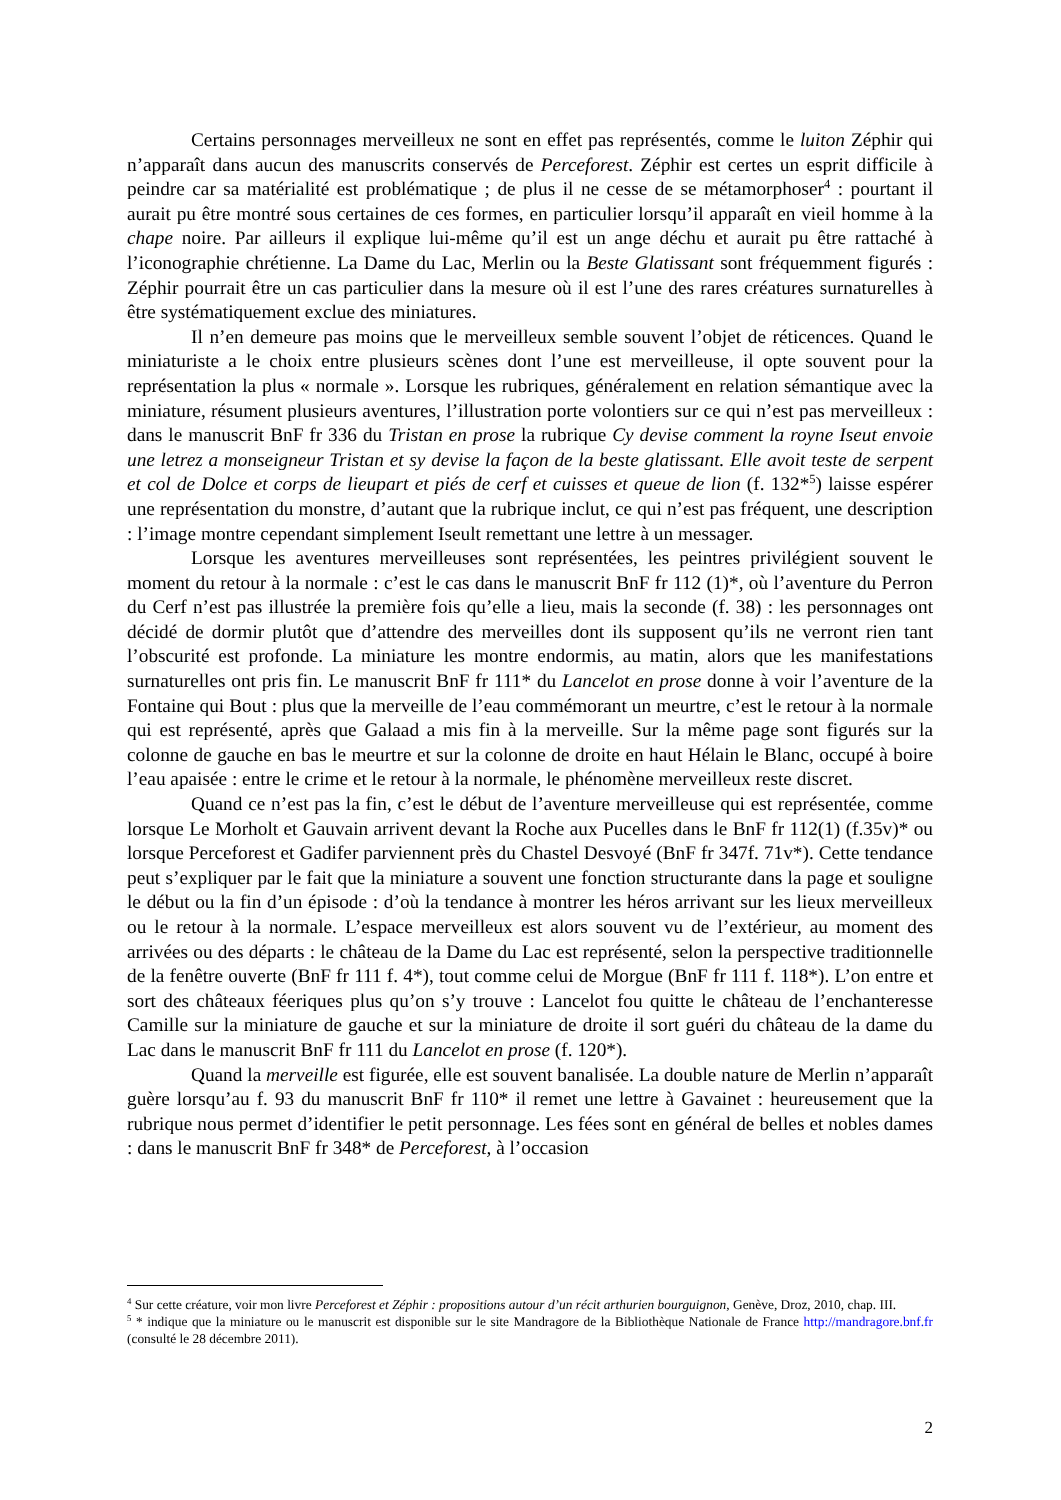Certains personnages merveilleux ne sont en effet pas représentés, comme le luiton Zéphir qui n’apparaît dans aucun des manuscrits conservés de Perceforest. Zéphir est certes un esprit difficile à peindre car sa matérialité est problématique ; de plus il ne cesse de se métamorphoser<sup>4</sup> : pourtant il aurait pu être montré sous certaines de ces formes, en particulier lorsqu’il apparaît en vieil homme à la chape noire. Par ailleurs il explique lui-même qu’il est un ange déchu et aurait pu être rattaché à l’iconographie chrétienne. La Dame du Lac, Merlin ou la Beste Glatissant sont fréquemment figurés : Zéphir pourrait être un cas particulier dans la mesure où il est l’une des rares créatures surnaturelles à être systématiquement exclue des miniatures.
Il n’en demeure pas moins que le merveilleux semble souvent l’objet de réticences. Quand le miniaturiste a le choix entre plusieurs scènes dont l’une est merveilleuse, il opte souvent pour la représentation la plus « normale ». Lorsque les rubriques, généralement en relation sémantique avec la miniature, résument plusieurs aventures, l’illustration porte volontiers sur ce qui n’est pas merveilleux : dans le manuscrit BnF fr 336 du Tristan en prose la rubrique Cy devise comment la royne Iseut envoie une letrez a monseigneur Tristan et sy devise la façon de la beste glatissant. Elle avoit teste de serpent et col de Dolce et corps de lieupart et piés de cerf et cuisses et queue de lion (f. 132*<sup>5</sup>) laisse espérer une représentation du monstre, d’autant que la rubrique inclut, ce qui n’est pas fréquent, une description : l’image montre cependant simplement Iseult remettant une lettre à un messager.
Lorsque les aventures merveilleuses sont représentées, les peintres privilégient souvent le moment du retour à la normale : c’est le cas dans le manuscrit BnF fr 112 (1)*, où l’aventure du Perron du Cerf n’est pas illustrée la première fois qu’elle a lieu, mais la seconde (f. 38) : les personnages ont décidé de dormir plutôt que d’attendre des merveilles dont ils supposent qu’ils ne verront rien tant l’obscurité est profonde. La miniature les montre endormis, au matin, alors que les manifestations surnaturelles ont pris fin. Le manuscrit BnF fr 111* du Lancelot en prose donne à voir l’aventure de la Fontaine qui Bout : plus que la merveille de l’eau commémorant un meurtre, c’est le retour à la normale qui est représenté, après que Galaad a mis fin à la merveille. Sur la même page sont figurés sur la colonne de gauche en bas le meurtre et sur la colonne de droite en haut Hélain le Blanc, occupé à boire l’eau apaisée : entre le crime et le retour à la normale, le phénomène merveilleux reste discret.
Quand ce n’est pas la fin, c’est le début de l’aventure merveilleuse qui est représentée, comme lorsque Le Morholt et Gauvain arrivent devant la Roche aux Pucelles dans le BnF fr 112(1) (f.35v)* ou lorsque Perceforest et Gadifer parviennent près du Chastel Desvoyé (BnF fr 347f. 71v*). Cette tendance peut s’expliquer par le fait que la miniature a souvent une fonction structurante dans la page et souligne le début ou la fin d’un épisode : d’où la tendance à montrer les héros arrivant sur les lieux merveilleux ou le retour à la normale. L’espace merveilleux est alors souvent vu de l’extérieur, au moment des arrivées ou des départs : le château de la Dame du Lac est représenté, selon la perspective traditionnelle de la fenêtre ouverte (BnF fr 111 f. 4*), tout comme celui de Morgue (BnF fr 111 f. 118*). L’on entre et sort des châteaux féeriques plus qu’on s’y trouve : Lancelot fou quitte le château de l’enchanteresse Camille sur la miniature de gauche et sur la miniature de droite il sort guéri du château de la dame du Lac dans le manuscrit BnF fr 111 du Lancelot en prose (f. 120*).
Quand la merveille est figurée, elle est souvent banalisée. La double nature de Merlin n’apparaît guère lorsqu’au f. 93 du manuscrit BnF fr 110* il remet une lettre à Gavainet : heureusement que la rubrique nous permet d’identifier le petit personnage. Les fées sont en général de belles et nobles dames : dans le manuscrit BnF fr 348* de Perceforest, à l’occasion
<sup>4</sup> Sur cette créature, voir mon livre Perceforest et Zéphir : propositions autour d’un récit arthurien bourguignon, Genève, Droz, 2010, chap. III.
<sup>5</sup> * indique que la miniature ou le manuscrit est disponible sur le site Mandragore de la Bibliothèque Nationale de France http://mandragore.bnf.fr (consulté le 28 décembre 2011).
2